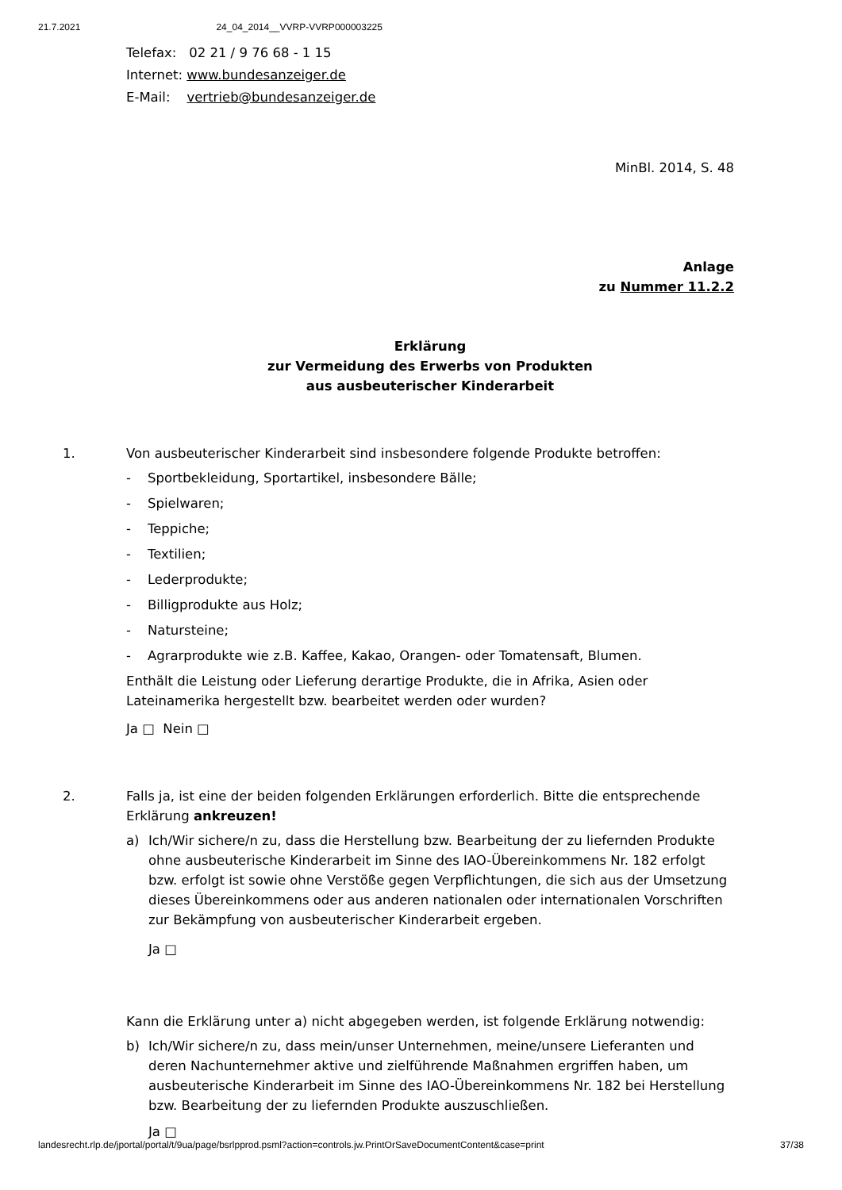21.7.2021 24_04_2014__VVRP-VVRP000003225
Telefax: 02 21 / 9 76 68 - 1 15
Internet: www.bundesanzeiger.de
E-Mail: vertrieb@bundesanzeiger.de
MinBl. 2014, S. 48
Anlage
zu Nummer 11.2.2
Erklärung
zur Vermeidung des Erwerbs von Produkten
aus ausbeuterischer Kinderarbeit
1. Von ausbeuterischer Kinderarbeit sind insbesondere folgende Produkte betroffen:
- Sportbekleidung, Sportartikel, insbesondere Bälle;
- Spielwaren;
- Teppiche;
- Textilien;
- Lederprodukte;
- Billigprodukte aus Holz;
- Natursteine;
- Agrarprodukte wie z.B. Kaffee, Kakao, Orangen- oder Tomatensaft, Blumen.
Enthält die Leistung oder Lieferung derartige Produkte, die in Afrika, Asien oder Lateinamerika hergestellt bzw. bearbeitet werden oder wurden?
Ja □ Nein □
2. Falls ja, ist eine der beiden folgenden Erklärungen erforderlich. Bitte die entsprechende Erklärung ankreuzen!
a) Ich/Wir sichere/n zu, dass die Herstellung bzw. Bearbeitung der zu liefernden Produkte ohne ausbeuterische Kinderarbeit im Sinne des IAO-Übereinkommens Nr. 182 erfolgt bzw. erfolgt ist sowie ohne Verstöße gegen Verpflichtungen, die sich aus der Umsetzung dieses Übereinkommens oder aus anderen nationalen oder internationalen Vorschriften zur Bekämpfung von ausbeuterischer Kinderarbeit ergeben.
Ja □
Kann die Erklärung unter a) nicht abgegeben werden, ist folgende Erklärung notwendig:
b) Ich/Wir sichere/n zu, dass mein/unser Unternehmen, meine/unsere Lieferanten und deren Nachunternehmer aktive und zielführende Maßnahmen ergriffen haben, um ausbeuterische Kinderarbeit im Sinne des IAO-Übereinkommens Nr. 182 bei Herstellung bzw. Bearbeitung der zu liefernden Produkte auszuschließen.
Ja □
landesrecht.rlp.de/jportal/portal/t/9ua/page/bsrlpprod.psml?action=controls.jw.PrintOrSaveDocumentContent&case=print 37/38